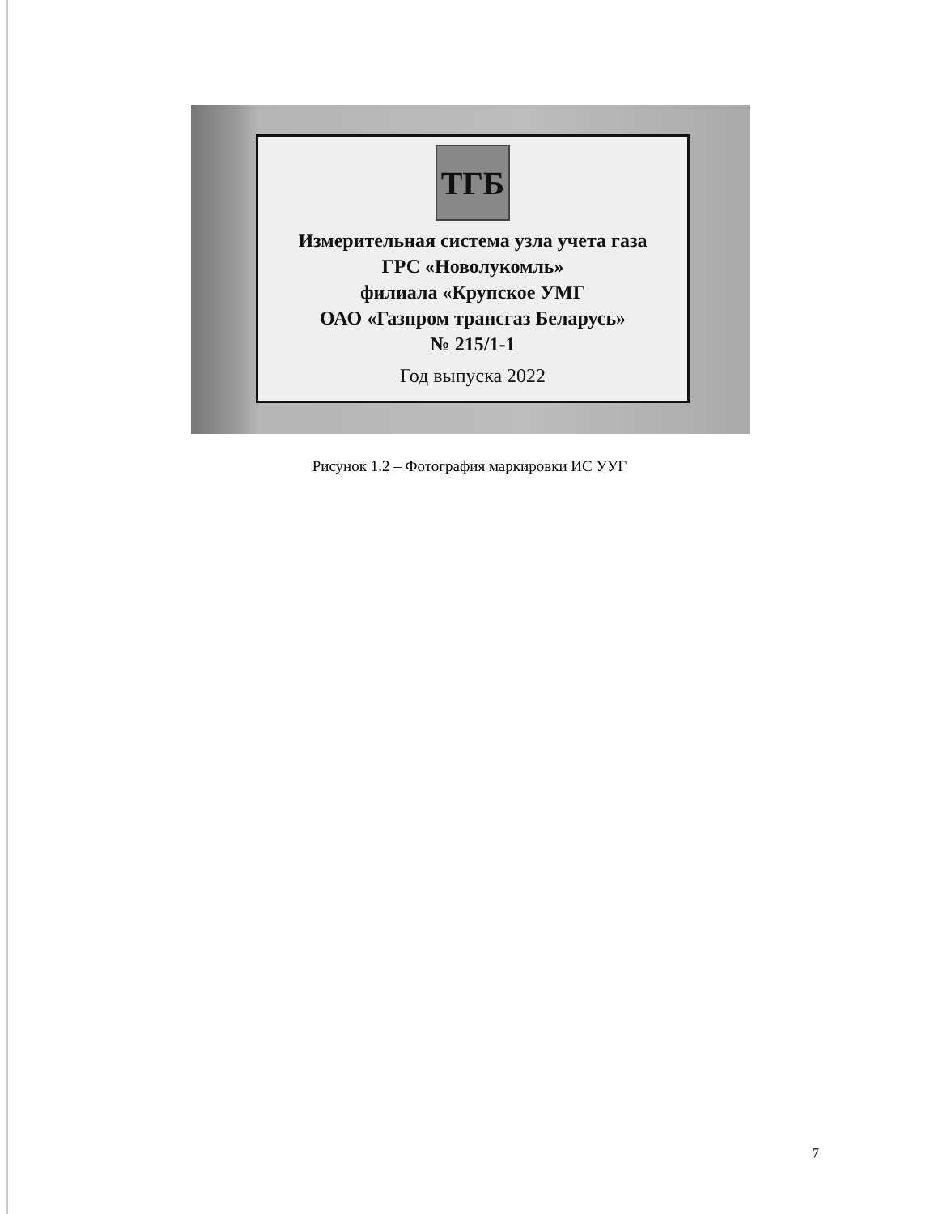ТГБ
Измерительная система узла учета газа
ГРС «Новолукомль»
филиала «Крупское УМГ
ОАО «Газпром трансгаз Беларусь»
№ 215/1-1
Год выпуска 2022
Рисунок 1.2 – Фотография маркировки ИС УУГ
7